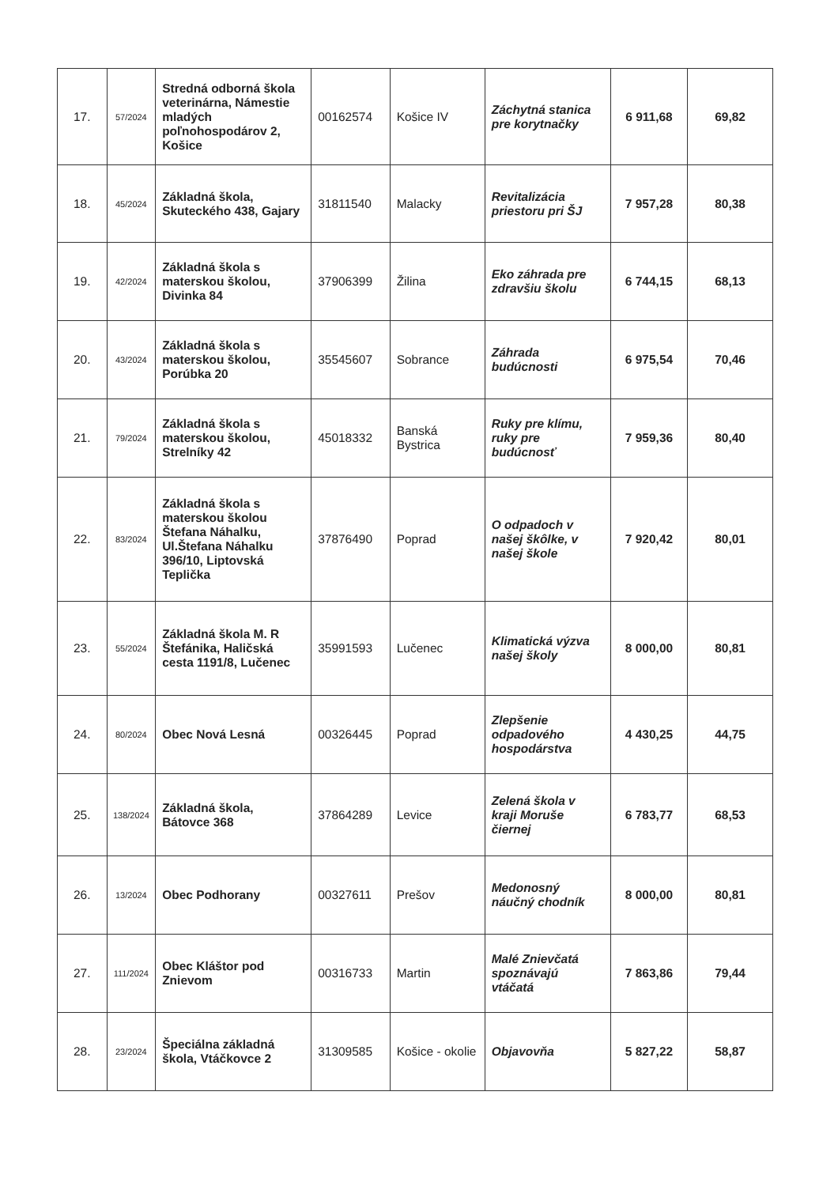| 17. | 57/2024 | Stredná odborná škola veterinárna, Námestie mladých poľnohospodárov 2, Košice | 00162574 | Košice IV | Záchytná stanica pre korytnačky | 6 911,68 | 69,82 |
| 18. | 45/2024 | Základná škola, Skuteckého 438, Gajary | 31811540 | Malacky | Revitalizácia priestoru pri ŠJ | 7 957,28 | 80,38 |
| 19. | 42/2024 | Základná škola s materskou školou, Divinka 84 | 37906399 | Žilina | Eko záhrada pre zdravšiu školu | 6 744,15 | 68,13 |
| 20. | 43/2024 | Základná škola s materskou školou, Porúbka 20 | 35545607 | Sobrance | Záhrada budúcnosti | 6 975,54 | 70,46 |
| 21. | 79/2024 | Základná škola s materskou školou, Strelníky 42 | 45018332 | Banská Bystrica | Ruky pre klímu, ruky pre budúcnosť | 7 959,36 | 80,40 |
| 22. | 83/2024 | Základná škola s materskou školou Štefana Náhalku, Ul.Štefana Náhalku 396/10, Liptovská Teplička | 37876490 | Poprad | O odpadoch v našej škôlke, v našej škole | 7 920,42 | 80,01 |
| 23. | 55/2024 | Základná škola M. R Štefánika, Haličská cesta 1191/8, Lučenec | 35991593 | Lučenec | Klimatická výzva našej školy | 8 000,00 | 80,81 |
| 24. | 80/2024 | Obec Nová Lesná | 00326445 | Poprad | Zlepšenie odpadového hospodárstva | 4 430,25 | 44,75 |
| 25. | 138/2024 | Základná škola, Bátovce 368 | 37864289 | Levice | Zelená škola v kraji Moruše čiernej | 6 783,77 | 68,53 |
| 26. | 13/2024 | Obec Podhorany | 00327611 | Prešov | Medonosný náučný chodník | 8 000,00 | 80,81 |
| 27. | 111/2024 | Obec Kláštor pod Znievom | 00316733 | Martin | Malé Znievčatá spoznávajú vtáčatá | 7 863,86 | 79,44 |
| 28. | 23/2024 | Špeciálna základná škola, Vtáčkovce 2 | 31309585 | Košice - okolie | Objavovňa | 5 827,22 | 58,87 |